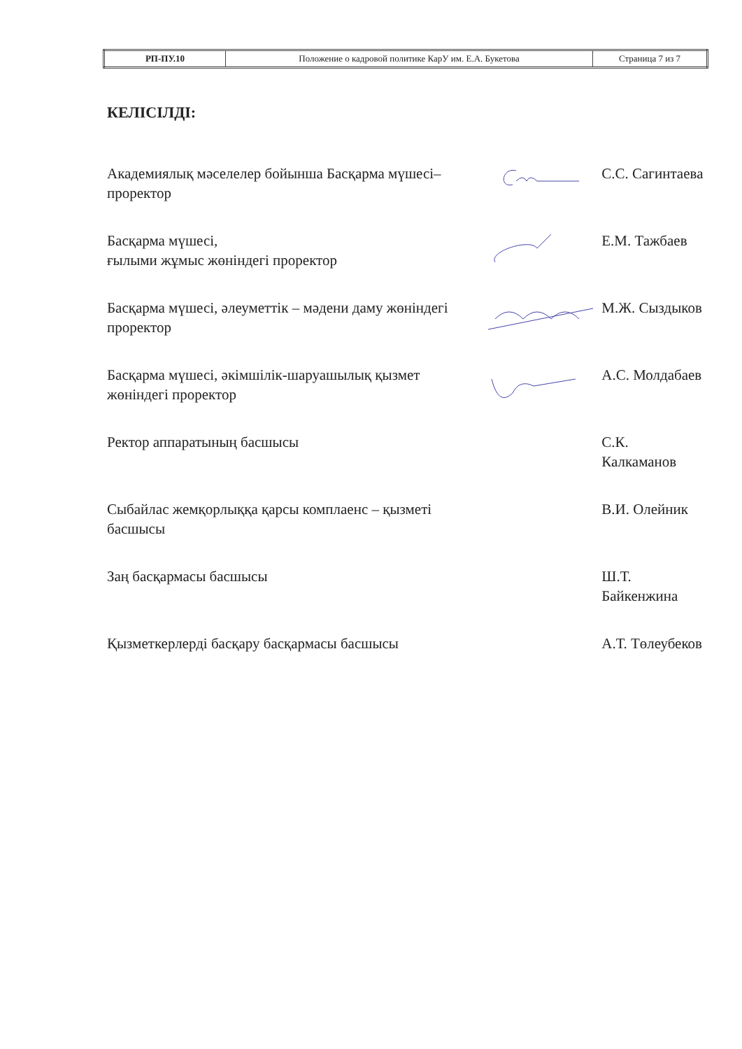| РП-ПУ.10 | Положение о кадровой политике КарУ им. Е.А. Букетова | Страница 7 из 7 |
КЕЛІСІЛДІ:
| Академиялық мәселелер бойынша Басқарма мүшесі– проректор | | С.С. Сагинтаева |
| Басқарма мүшесі, ғылыми жұмыс жөніндегі проректор | | Е.М. Тажбаев |
| Басқарма мүшесі, әлеуметтік – мәдени даму жөніндегі проректор | | М.Ж. Сыздыков |
| Басқарма мүшесі, әкімшілік-шаруашылық қызмет жөніндегі проректор | | А.С. Молдабаев |
| Ректор аппаратының басшысы | | С.К. Калкаманов |
| Сыбайлас жемқорлыққа қарсы комплаенс – қызметі басшысы | | В.И. Олейник |
| Заң басқармасы басшысы | | Ш.Т. Байкенжина |
| Қызметкерлерді басқару басқармасы басшысы | | А.Т. Төлеубеков |